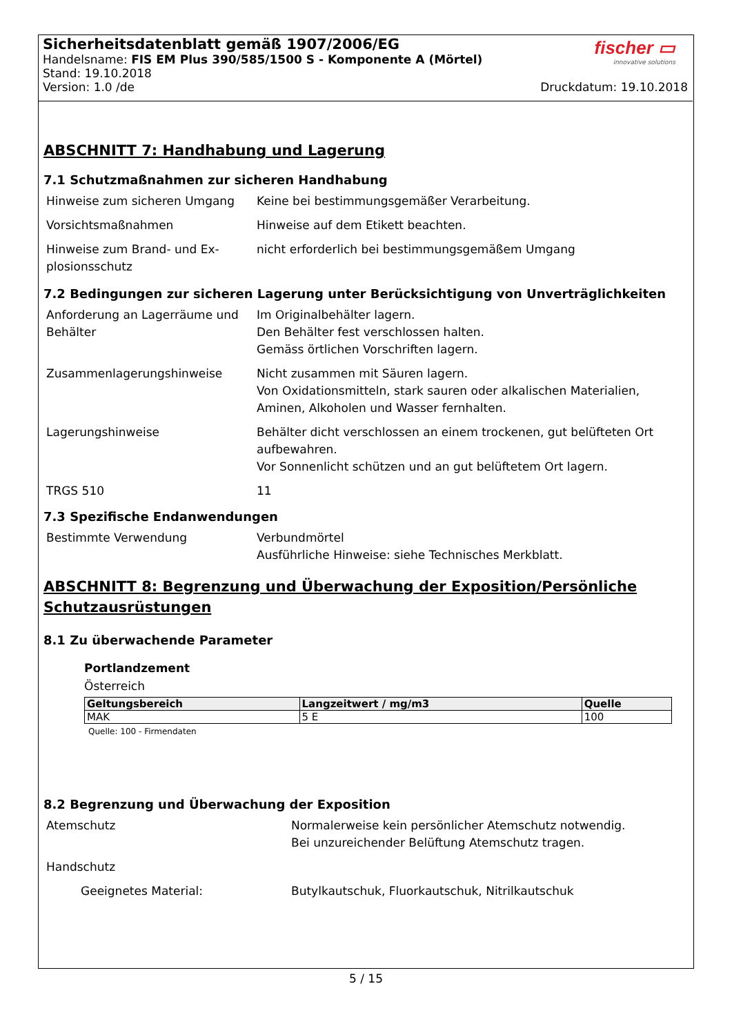fischer ▭
innovative solutions
Sicherheitsdatenblatt gemäß 1907/2006/EG
Handelsname: FIS EM Plus 390/585/1500 S - Komponente A (Mörtel)
Stand: 19.10.2018
Version: 1.0 /de Druckdatum: 19.10.2018
ABSCHNITT 7: Handhabung und Lagerung
7.1 Schutzmaßnahmen zur sicheren Handhabung
| Hinweise zum sicheren Umgang | Keine bei bestimmungsgemäßer Verarbeitung. |
| Vorsichtsmaßnahmen | Hinweise auf dem Etikett beachten. |
| Hinweise zum Brand- und Ex-plosionsschutz | nicht erforderlich bei bestimmungsgemäßem Umgang |
7.2 Bedingungen zur sicheren Lagerung unter Berücksichtigung von Unverträglichkeiten
| Anforderung an Lagerräume und Behälter | Im Originalbehälter lagern. Den Behälter fest verschlossen halten. Gemäss örtlichen Vorschriften lagern. |
| Zusammenlagerungshinweise | Nicht zusammen mit Säuren lagern. Von Oxidationsmitteln, stark sauren oder alkalischen Materialien, Aminen, Alkoholen und Wasser fernhalten. |
| Lagerungshinweise | Behälter dicht verschlossen an einem trockenen, gut belüfteten Ort aufbewahren. Vor Sonnenlicht schützen und an gut belüftetem Ort lagern. |
| TRGS 510 | 11 |
7.3 Spezifische Endanwendungen
| Bestimmte Verwendung | Verbundmörtel Ausführliche Hinweise: siehe Technisches Merkblatt. |
ABSCHNITT 8: Begrenzung und Überwachung der Exposition/Persönliche Schutzausrüstungen
8.1 Zu überwachende Parameter
Portlandzement
Österreich
| Geltungsbereich | Langzeitwert / mg/m3 | Quelle |
| --- | --- | --- |
| MAK | 5 E | 100 |
Quelle: 100 - Firmendaten
8.2 Begrenzung und Überwachung der Exposition
| Atemschutz | Normalerweise kein persönlicher Atemschutz notwendig. Bei unzureichender Belüftung Atemschutz tragen. |
| Handschutz | |
| Geeignetes Material: | Butylkautschuk, Fluorkautschuk, Nitrilkautschuk |
5 / 15